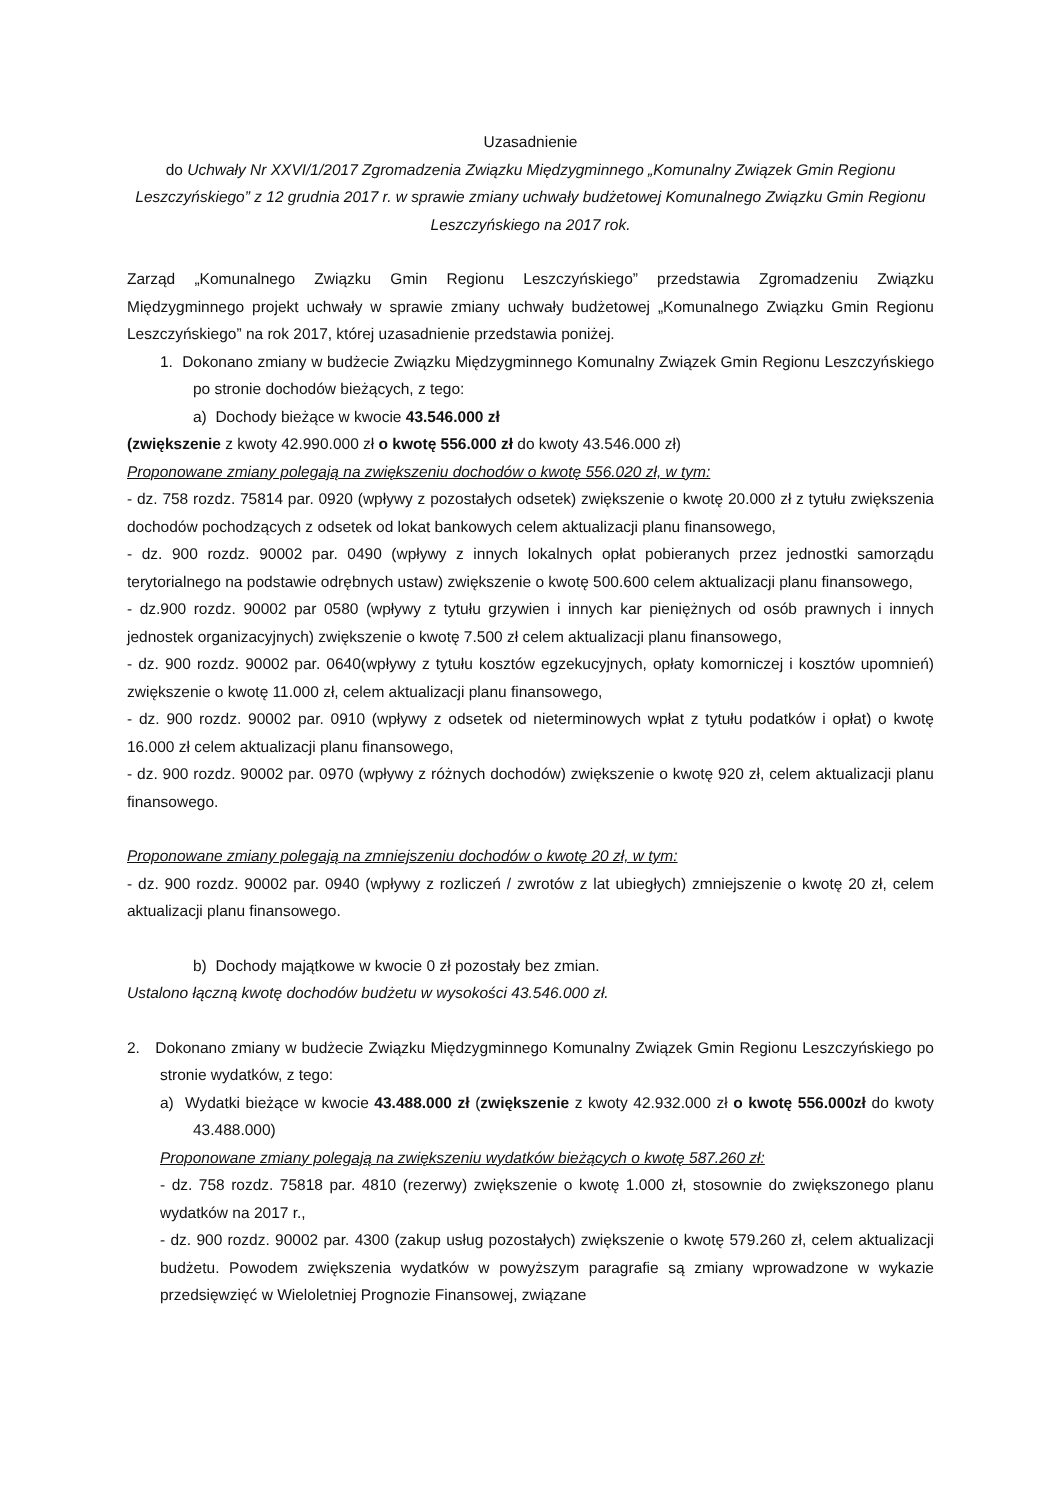Uzasadnienie
do Uchwały Nr XXVI/1/2017 Zgromadzenia Związku Międzygminnego „Komunalny Związek Gmin Regionu Leszczyńskiego” z 12 grudnia 2017 r. w sprawie zmiany uchwały budżetowej Komunalnego Związku Gmin Regionu Leszczyńskiego na 2017 rok.
Zarząd „Komunalnego Związku Gmin Regionu Leszczyńskiego” przedstawia Zgromadzeniu Związku Międzygminnego projekt uchwały w sprawie zmiany uchwały budżetowej „Komunalnego Związku Gmin Regionu Leszczyńskiego” na rok 2017, której uzasadnienie przedstawia poniżej.
1. Dokonano zmiany w budżecie Związku Międzygminnego Komunalny Związek Gmin Regionu Leszczyńskiego po stronie dochodów bieżących, z tego:
a) Dochody bieżące w kwocie 43.546.000 zł
(zwiększenie z kwoty 42.990.000 zł o kwotę 556.000 zł do kwoty 43.546.000 zł)
Proponowane zmiany polegają na zwiększeniu dochodów o kwotę 556.020 zł, w tym:
- dz. 758 rozdz. 75814 par. 0920 (wpływy z pozostałych odsetek) zwiększenie o kwotę 20.000 zł z tytułu zwiększenia dochodów pochodzących z odsetek od lokat bankowych celem aktualizacji planu finansowego,
- dz. 900 rozdz. 90002 par. 0490 (wpływy z innych lokalnych opłat pobieranych przez jednostki samorządu terytorialnego na podstawie odrębnych ustaw) zwiększenie o kwotę 500.600 celem aktualizacji planu finansowego,
- dz.900 rozdz. 90002 par 0580 (wpływy z tytułu grzywien i innych kar pieniężnych od osób prawnych i innych jednostek organizacyjnych) zwiększenie o kwotę 7.500 zł celem aktualizacji planu finansowego,
- dz. 900 rozdz. 90002 par. 0640(wpływy z tytułu kosztów egzekucyjnych, opłaty komorniczej i kosztów upomnień) zwiększenie o kwotę 11.000 zł, celem aktualizacji planu finansowego,
- dz. 900 rozdz. 90002 par. 0910 (wpływy z odsetek od nieterminowych wpłat z tytułu podatków i opłat) o kwotę 16.000 zł celem aktualizacji planu finansowego,
- dz. 900 rozdz. 90002 par. 0970 (wpływy z różnych dochodów) zwiększenie o kwotę 920 zł, celem aktualizacji planu finansowego.
Proponowane zmiany polegają na zmniejszeniu dochodów o kwotę 20 zł, w tym:
- dz. 900 rozdz. 90002 par. 0940 (wpływy z rozliczeń / zwrotów z lat ubiegłych) zmniejszenie o kwotę 20 zł, celem aktualizacji planu finansowego.
b) Dochody majątkowe w kwocie 0 zł pozostały bez zmian.
Ustalono łączną kwotę dochodów budżetu w wysokości 43.546.000 zł.
2. Dokonano zmiany w budżecie Związku Międzygminnego Komunalny Związek Gmin Regionu Leszczyńskiego po stronie wydatków, z tego:
a) Wydatki bieżące w kwocie 43.488.000 zł (zwiększenie z kwoty 42.932.000 zł o kwotę 556.000zł do kwoty 43.488.000)
Proponowane zmiany polegają na zwiększeniu wydatków bieżących o kwotę 587.260 zł:
- dz. 758 rozdz. 75818 par. 4810 (rezerwy) zwiększenie o kwotę 1.000 zł, stosownie do zwiększonego planu wydatków na 2017 r.,
- dz. 900 rozdz. 90002 par. 4300 (zakup usług pozostałych) zwiększenie o kwotę 579.260 zł, celem aktualizacji budżetu. Powodem zwiększenia wydatków w powyższym paragrafie są zmiany wprowadzone w wykazie przedsięwzięć w Wieloletniej Prognozie Finansowej, związane